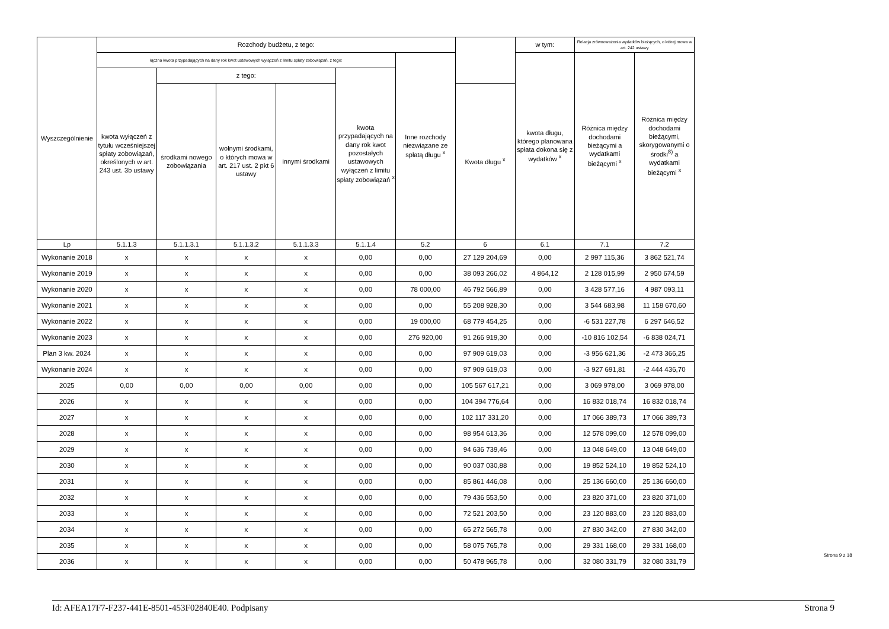| Wyszczególnienie | Rozchody budżetu, z tego: | | | | | | | w tym: | Relacja zrównoważenia wydatków bieżących, o której mowa w art. 242 ustawy | |
| --- | --- | --- | --- | --- | --- | --- | --- | --- | --- | --- |
| | łączna kwota przypadających na dany rok kwot ustawowych wyłączeń z limitu spłaty zobowiązań, z tego: | | | | | Inne rozchody niezwiązane ze spłatą długu <sup>x</sup> | | kwota długu, którego planowana spłata dokona się z wydatków <sup>x</sup> | Różnica między dochodami bieżącymi a wydatkami bieżącymi <sup>x</sup> | Różnica między dochodami bieżącymi, skorygowanymi o środki<sup>8)</sup> a wydatkami bieżącymi <sup>x</sup> |
| | kwota wyłączeń z tytułu wcześniejszej spłaty zobowiązań, określonych w art. 243 ust. 3b ustawy | z tego: | | | kwota przypadających na dany rok kwot pozostałych ustawowych wyłączeń z limitu spłaty zobowiązań <sup>x</sup> | | | | | |
| | | środkami nowego zobowiązania | wolnymi środkami, o których mowa w art. 217 ust. 2 pkt 6 ustawy | innymi środkami | | | Kwota długu <sup>x</sup> | | | |
| Lp | 5.1.1.3 | 5.1.1.3.1 | 5.1.1.3.2 | 5.1.1.3.3 | 5.1.1.4 | 5.2 | 6 | 6.1 | 7.1 | 7.2 |
| Wykonanie 2018 | x | x | x | x | 0,00 | 0,00 | 27 129 204,69 | 0,00 | 2 997 115,36 | 3 862 521,74 |
| Wykonanie 2019 | x | x | x | x | 0,00 | 0,00 | 38 093 266,02 | 4 864,12 | 2 128 015,99 | 2 950 674,59 |
| Wykonanie 2020 | x | x | x | x | 0,00 | 78 000,00 | 46 792 566,89 | 0,00 | 3 428 577,16 | 4 987 093,11 |
| Wykonanie 2021 | x | x | x | x | 0,00 | 0,00 | 55 208 928,30 | 0,00 | 3 544 683,98 | 11 158 670,60 |
| Wykonanie 2022 | x | x | x | x | 0,00 | 19 000,00 | 68 779 454,25 | 0,00 | -6 531 227,78 | 6 297 646,52 |
| Wykonanie 2023 | x | x | x | x | 0,00 | 276 920,00 | 91 266 919,30 | 0,00 | -10 816 102,54 | -6 838 024,71 |
| Plan 3 kw. 2024 | x | x | x | x | 0,00 | 0,00 | 97 909 619,03 | 0,00 | -3 956 621,36 | -2 473 366,25 |
| Wykonanie 2024 | x | x | x | x | 0,00 | 0,00 | 97 909 619,03 | 0,00 | -3 927 691,81 | -2 444 436,70 |
| 2025 | 0,00 | 0,00 | 0,00 | 0,00 | 0,00 | 0,00 | 105 567 617,21 | 0,00 | 3 069 978,00 | 3 069 978,00 |
| 2026 | x | x | x | x | 0,00 | 0,00 | 104 394 776,64 | 0,00 | 16 832 018,74 | 16 832 018,74 |
| 2027 | x | x | x | x | 0,00 | 0,00 | 102 117 331,20 | 0,00 | 17 066 389,73 | 17 066 389,73 |
| 2028 | x | x | x | x | 0,00 | 0,00 | 98 954 613,36 | 0,00 | 12 578 099,00 | 12 578 099,00 |
| 2029 | x | x | x | x | 0,00 | 0,00 | 94 636 739,46 | 0,00 | 13 048 649,00 | 13 048 649,00 |
| 2030 | x | x | x | x | 0,00 | 0,00 | 90 037 030,88 | 0,00 | 19 852 524,10 | 19 852 524,10 |
| 2031 | x | x | x | x | 0,00 | 0,00 | 85 861 446,08 | 0,00 | 25 136 660,00 | 25 136 660,00 |
| 2032 | x | x | x | x | 0,00 | 0,00 | 79 436 553,50 | 0,00 | 23 820 371,00 | 23 820 371,00 |
| 2033 | x | x | x | x | 0,00 | 0,00 | 72 521 203,50 | 0,00 | 23 120 883,00 | 23 120 883,00 |
| 2034 | x | x | x | x | 0,00 | 0,00 | 65 272 565,78 | 0,00 | 27 830 342,00 | 27 830 342,00 |
| 2035 | x | x | x | x | 0,00 | 0,00 | 58 075 765,78 | 0,00 | 29 331 168,00 | 29 331 168,00 |
| 2036 | x | x | x | x | 0,00 | 0,00 | 50 478 965,78 | 0,00 | 32 080 331,79 | 32 080 331,79 |
Strona 9 z 18
Id: AFEA17F7-F237-441E-8501-453F02840E40. Podpisany Strona 9